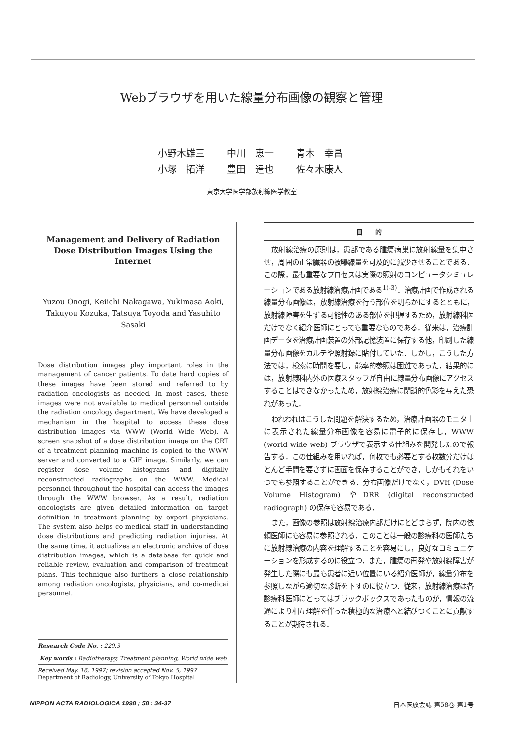Webブラウザを用いた線量分布画像の観察と管理
小野木雄三 中川　恵一 青木　幸昌
小塚　拓洋 豊田　達也 佐々木康人
東京大学医学部放射線医学教室
Management and Delivery of Radiation Dose Distribution Images Using the Internet
Yuzou Onogi, Keiichi Nakagawa, Yukimasa Aoki, Takuyou Kozuka, Tatsuya Toyoda and Yasuhito Sasaki
Dose distribution images play important roles in the management of cancer patients. To date hard copies of these images have been stored and referred to by radiation oncologists as needed. In most cases, these images were not available to medical personnel outside the radiation oncology department. We have developed a mechanism in the hospital to access these dose distribution images via WWW (World Wide Web). A screen snapshot of a dose distribution image on the CRT of a treatment planning machine is copied to the WWW server and converted to a GIF image. Similarly, we can register dose volume histograms and digitally reconstructed radiographs on the WWW. Medical personnel throughout the hospital can access the images through the WWW browser. As a result, radiation oncologists are given detailed information on target definition in treatment planning by expert physicians. The system also helps co-medical staff in understanding dose distributions and predicting radiation injuries. At the same time, it actualizes an electronic archive of dose distribution images, which is a database for quick and reliable review, evaluation and comparison of treatment plans. This technique also furthers a close relationship among radiation oncologists, physicians, and co-medicai personnel.
Research Code No. : 220.3
Key words : Radiotherapy, Treatment planning, World wide web
Received May. 16, 1997; revision accepted Nov. 5, 1997
Department of Radiology, University of Tokyo Hospital
目　　的
放射線治療の原則は，患部である腫瘍病巣に放射線量を集中させ，周囲の正常臓器の被曝線量を可及的に減少させることである．この際，最も重要なプロセスは実際の照射のコンピュータシミュレーションである放射線治療計画である<sup>1)-3)</sup>．治療計画で作成される線量分布画像は，放射線治療を行う部位を明らかにするとともに，放射線障害を生ずる可能性のある部位を把握するため，放射線科医だけでなく紹介医師にとっても重要なものである．従来は，治療計画データを治療計画装置の外部記憶装置に保存する他，印刷した線量分布画像をカルテや照射録に貼付していた．しかし，こうした方法では，検索に時間を要し，能率的参照は困難であった．結果的には，放射線科内外の医療スタッフが自由に線量分布画像にアクセスすることはできなかったため，放射線治療に閉鎖的色彩を与えた恐れがあった．
われわれはこうした問題を解決するため，治療計画器のモニタ上に表示された線量分布画像を容易に電子的に保存し，WWW (world wide web) ブラウザで表示する仕組みを開発したので報告する．この仕組みを用いれば，何枚でも必要とする枚数分だけほとんど手間を要さずに画面を保存することができ，しかもそれをいつでも参照することができる．分布画像だけでなく，DVH (Dose Volume Histogram) やDRR (digital reconstructed radiograph) の保存も容易である．
また，画像の参照は放射線治療内部だけにとどまらず，院内の依頼医師にも容易に参照される．このことは一般の診療科の医師たちに放射線治療の内容を理解することを容易にし，良好なコミュニケーションを形成するのに役立つ．また，腫瘍の再発や放射線障害が発生した際にも最も患者に近い位置にいる紹介医師が，線量分布を参照しながら適切な診断を下すのに役立つ．従来，放射線治療は各診療科医師にとってはブラックボックスであったものが，情報の流通により相互理解を伴った積極的な治療へと結びつくことに貢献することが期待される．
NIPPON ACTA RADIOLOGICA 1998 ; 58 : 34-37 日本医放会誌 第58巻 第1号